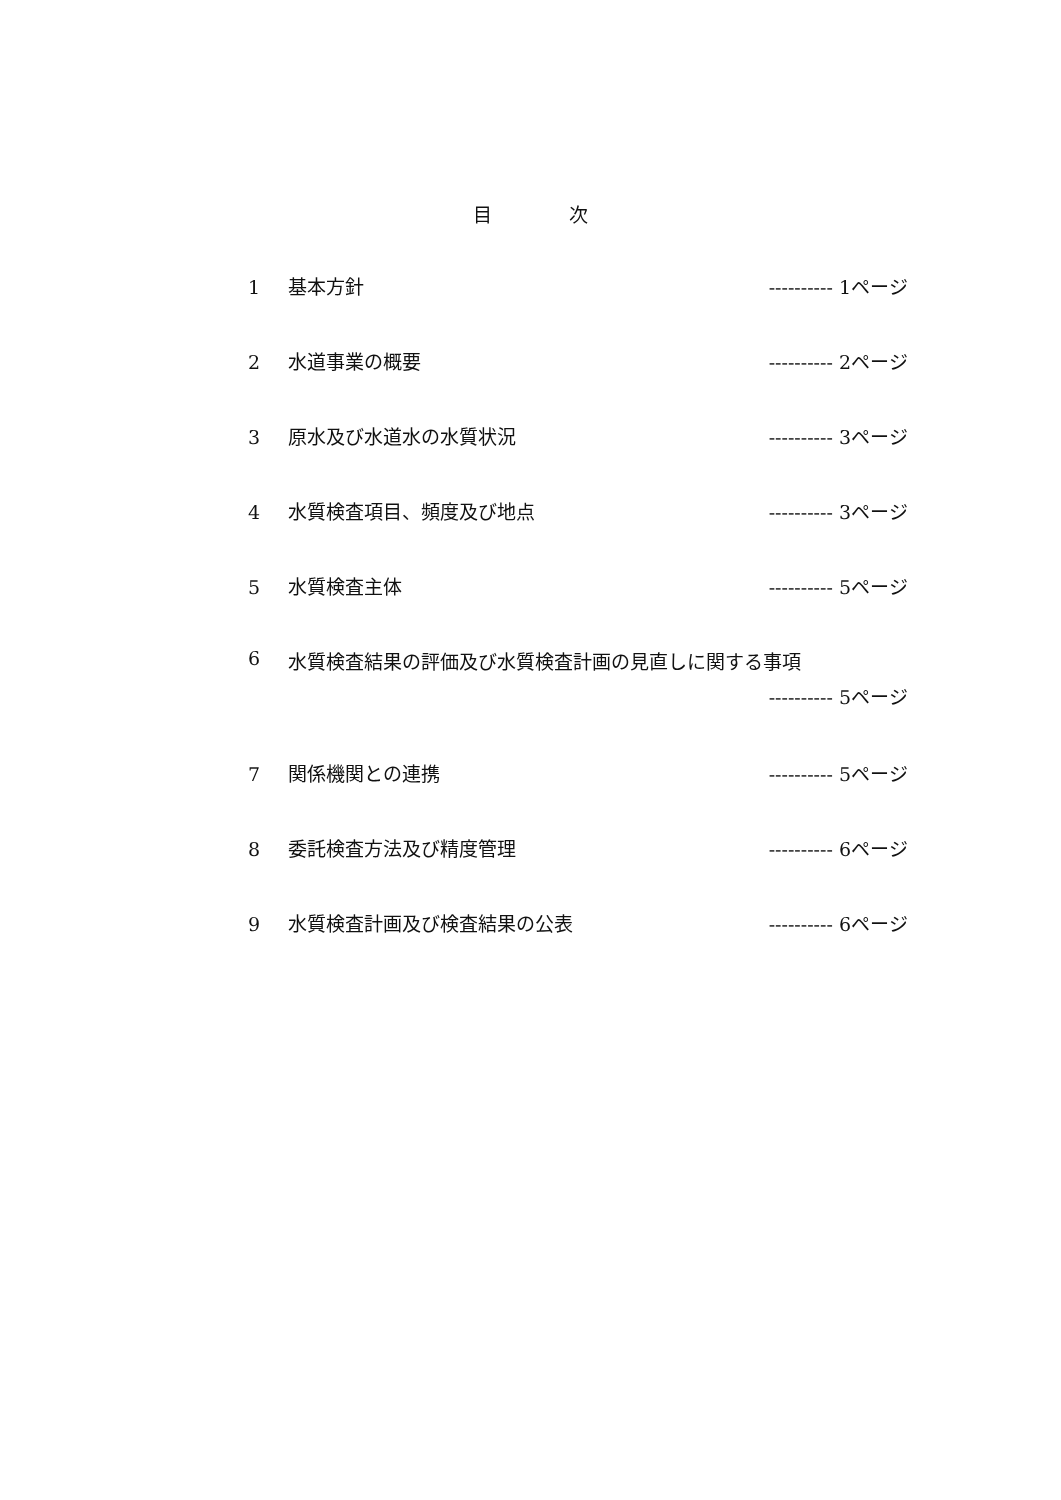目 次
1 基本方針 ---------- 1ページ
2 水道事業の概要 ---------- 2ページ
3 原水及び水道水の水質状況 ---------- 3ページ
4 水質検査項目、頻度及び地点 ---------- 3ページ
5 水質検査主体 ---------- 5ページ
6 水質検査結果の評価及び水質検査計画の見直しに関する事項
---------- 5ページ
7 関係機関との連携 ---------- 5ページ
8 委託検査方法及び精度管理 ---------- 6ページ
9 水質検査計画及び検査結果の公表 ---------- 6ページ